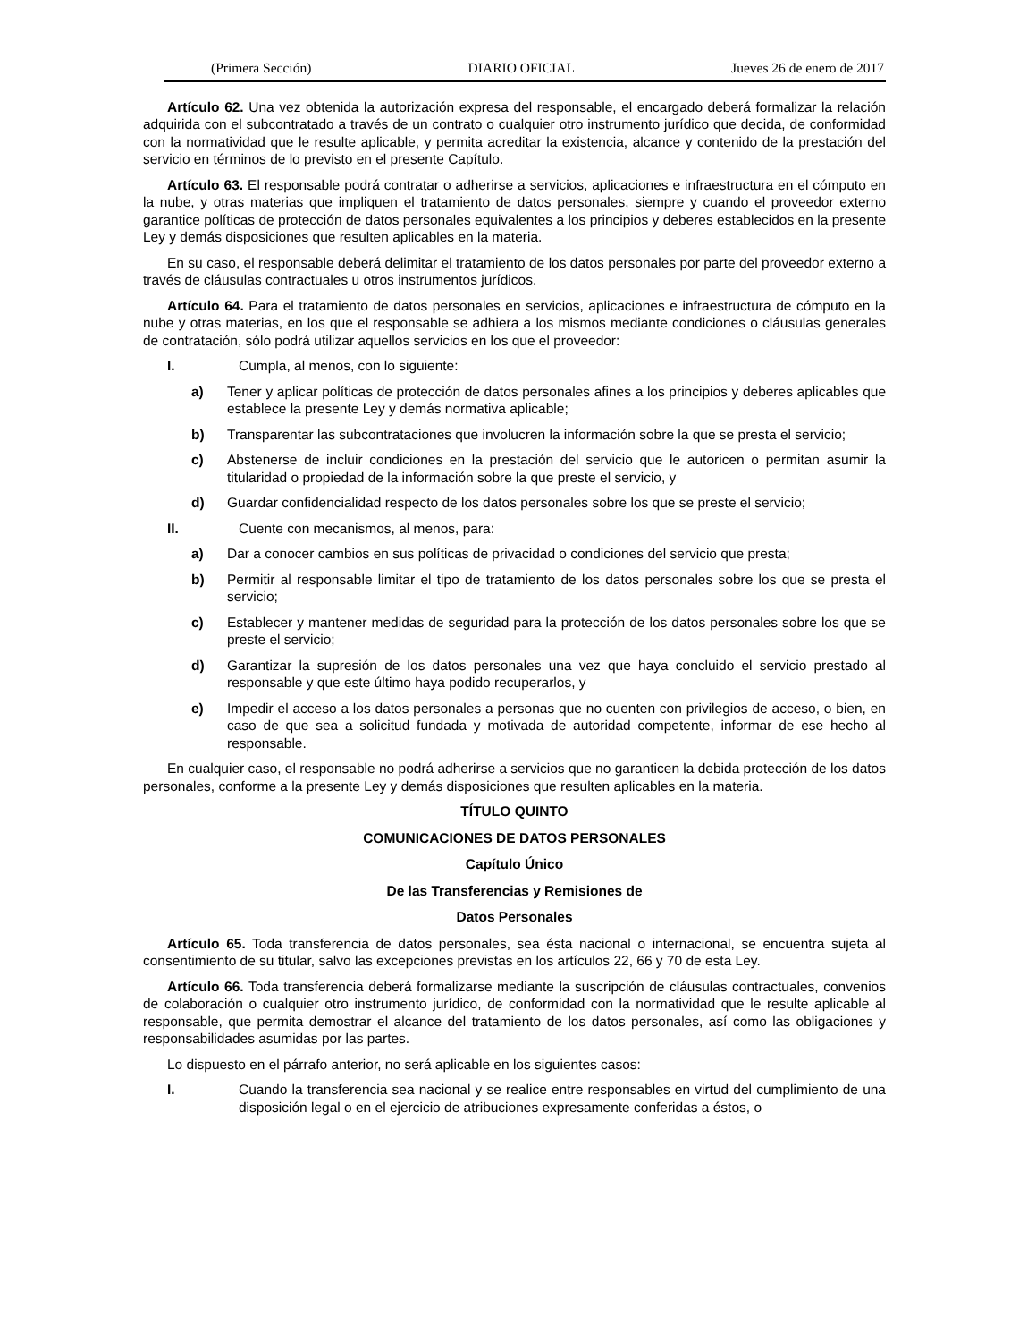(Primera Sección) DIARIO OFICIAL Jueves 26 de enero de 2017
Artículo 62. Una vez obtenida la autorización expresa del responsable, el encargado deberá formalizar la relación adquirida con el subcontratado a través de un contrato o cualquier otro instrumento jurídico que decida, de conformidad con la normatividad que le resulte aplicable, y permita acreditar la existencia, alcance y contenido de la prestación del servicio en términos de lo previsto en el presente Capítulo.
Artículo 63. El responsable podrá contratar o adherirse a servicios, aplicaciones e infraestructura en el cómputo en la nube, y otras materias que impliquen el tratamiento de datos personales, siempre y cuando el proveedor externo garantice políticas de protección de datos personales equivalentes a los principios y deberes establecidos en la presente Ley y demás disposiciones que resulten aplicables en la materia.
En su caso, el responsable deberá delimitar el tratamiento de los datos personales por parte del proveedor externo a través de cláusulas contractuales u otros instrumentos jurídicos.
Artículo 64. Para el tratamiento de datos personales en servicios, aplicaciones e infraestructura de cómputo en la nube y otras materias, en los que el responsable se adhiera a los mismos mediante condiciones o cláusulas generales de contratación, sólo podrá utilizar aquellos servicios en los que el proveedor:
I. Cumpla, al menos, con lo siguiente:
a) Tener y aplicar políticas de protección de datos personales afines a los principios y deberes aplicables que establece la presente Ley y demás normativa aplicable;
b) Transparentar las subcontrataciones que involucren la información sobre la que se presta el servicio;
c) Abstenerse de incluir condiciones en la prestación del servicio que le autoricen o permitan asumir la titularidad o propiedad de la información sobre la que preste el servicio, y
d) Guardar confidencialidad respecto de los datos personales sobre los que se preste el servicio;
II. Cuente con mecanismos, al menos, para:
a) Dar a conocer cambios en sus políticas de privacidad o condiciones del servicio que presta;
b) Permitir al responsable limitar el tipo de tratamiento de los datos personales sobre los que se presta el servicio;
c) Establecer y mantener medidas de seguridad para la protección de los datos personales sobre los que se preste el servicio;
d) Garantizar la supresión de los datos personales una vez que haya concluido el servicio prestado al responsable y que este último haya podido recuperarlos, y
e) Impedir el acceso a los datos personales a personas que no cuenten con privilegios de acceso, o bien, en caso de que sea a solicitud fundada y motivada de autoridad competente, informar de ese hecho al responsable.
En cualquier caso, el responsable no podrá adherirse a servicios que no garanticen la debida protección de los datos personales, conforme a la presente Ley y demás disposiciones que resulten aplicables en la materia.
TÍTULO QUINTO
COMUNICACIONES DE DATOS PERSONALES
Capítulo Único
De las Transferencias y Remisiones de
Datos Personales
Artículo 65. Toda transferencia de datos personales, sea ésta nacional o internacional, se encuentra sujeta al consentimiento de su titular, salvo las excepciones previstas en los artículos 22, 66 y 70 de esta Ley.
Artículo 66. Toda transferencia deberá formalizarse mediante la suscripción de cláusulas contractuales, convenios de colaboración o cualquier otro instrumento jurídico, de conformidad con la normatividad que le resulte aplicable al responsable, que permita demostrar el alcance del tratamiento de los datos personales, así como las obligaciones y responsabilidades asumidas por las partes.
Lo dispuesto en el párrafo anterior, no será aplicable en los siguientes casos:
I. Cuando la transferencia sea nacional y se realice entre responsables en virtud del cumplimiento de una disposición legal o en el ejercicio de atribuciones expresamente conferidas a éstos, o